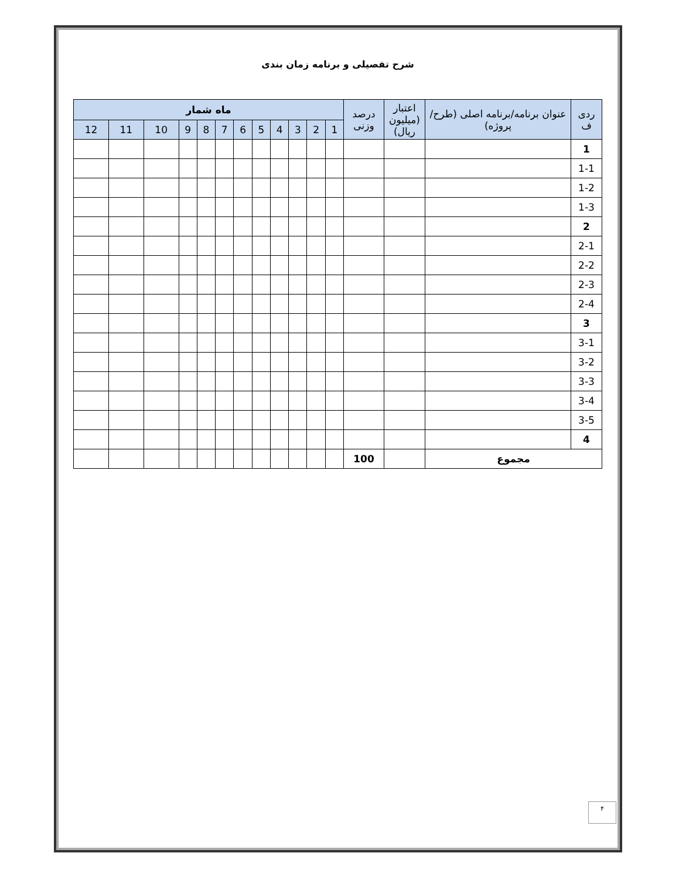شرح تفصیلی و برنامه زمان بندی
| ردی ف | عنوان برنامه/برنامه اصلی (طرح/پروژه) | اعتبار (میلیون ریال) | درصد وزنی | ماه شمار | | | | | | | | | | | |
| --- | --- | --- | --- | --- | --- | --- | --- | --- | --- | --- | --- | --- | --- | --- | --- |
| | | | | 1 | 2 | 3 | 4 | 5 | 6 | 7 | 8 | 9 | 10 | 11 | 12 |
| 1 | | | | | | | | | | | | | | | |
| 1-1 | | | | | | | | | | | | | | | |
| 1-2 | | | | | | | | | | | | | | | |
| 1-3 | | | | | | | | | | | | | | | |
| 2 | | | | | | | | | | | | | | | |
| 2-1 | | | | | | | | | | | | | | | |
| 2-2 | | | | | | | | | | | | | | | |
| 2-3 | | | | | | | | | | | | | | | |
| 2-4 | | | | | | | | | | | | | | | |
| 3 | | | | | | | | | | | | | | | |
| 3-1 | | | | | | | | | | | | | | | |
| 3-2 | | | | | | | | | | | | | | | |
| 3-3 | | | | | | | | | | | | | | | |
| 3-4 | | | | | | | | | | | | | | | |
| 3-5 | | | | | | | | | | | | | | | |
| 4 | | | | | | | | | | | | | | | |
| مجموع | | | 100 | | | | | | | | | | | | |
۴